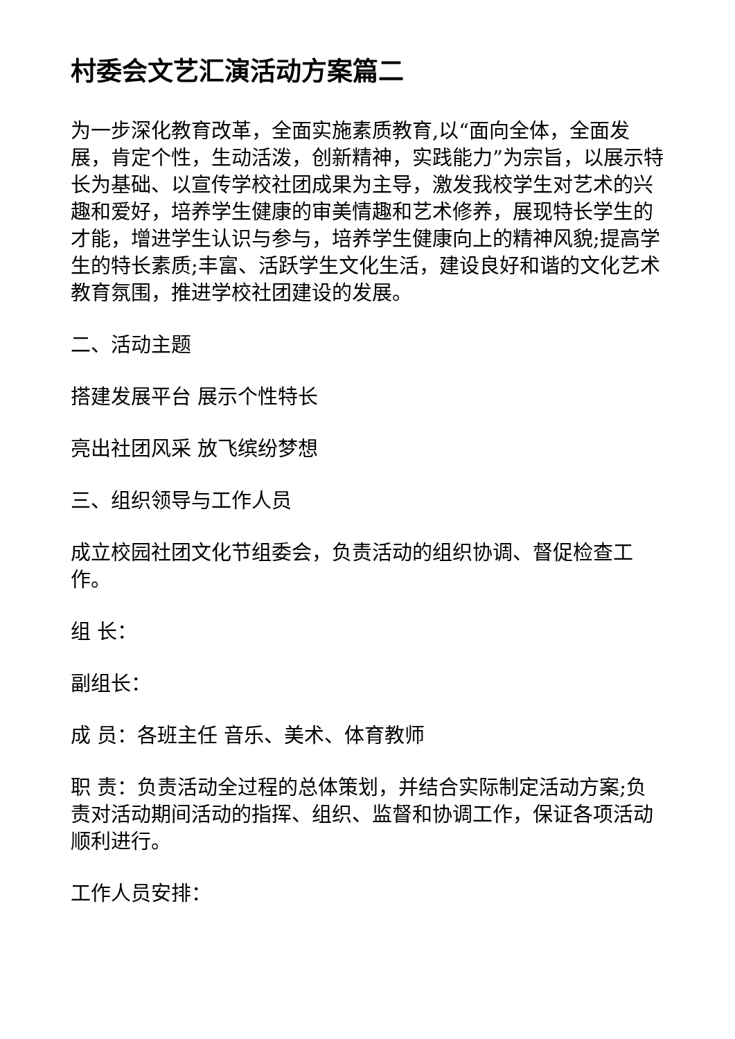村委会文艺汇演活动方案篇二
为一步深化教育改革，全面实施素质教育,以“面向全体，全面发展，肯定个性，生动活泼，创新精神，实践能力”为宗旨，以展示特长为基础、以宣传学校社团成果为主导，激发我校学生对艺术的兴趣和爱好，培养学生健康的审美情趣和艺术修养，展现特长学生的才能，增进学生认识与参与，培养学生健康向上的精神风貌;提高学生的特长素质;丰富、活跃学生文化生活，建设良好和谐的文化艺术教育氛围，推进学校社团建设的发展。
二、活动主题
搭建发展平台 展示个性特长
亮出社团风采 放飞缤纷梦想
三、组织领导与工作人员
成立校园社团文化节组委会，负责活动的组织协调、督促检查工作。
组 长：
副组长：
成 员：各班主任 音乐、美术、体育教师
职 责：负责活动全过程的总体策划，并结合实际制定活动方案;负责对活动期间活动的指挥、组织、监督和协调工作，保证各项活动顺利进行。
工作人员安排：